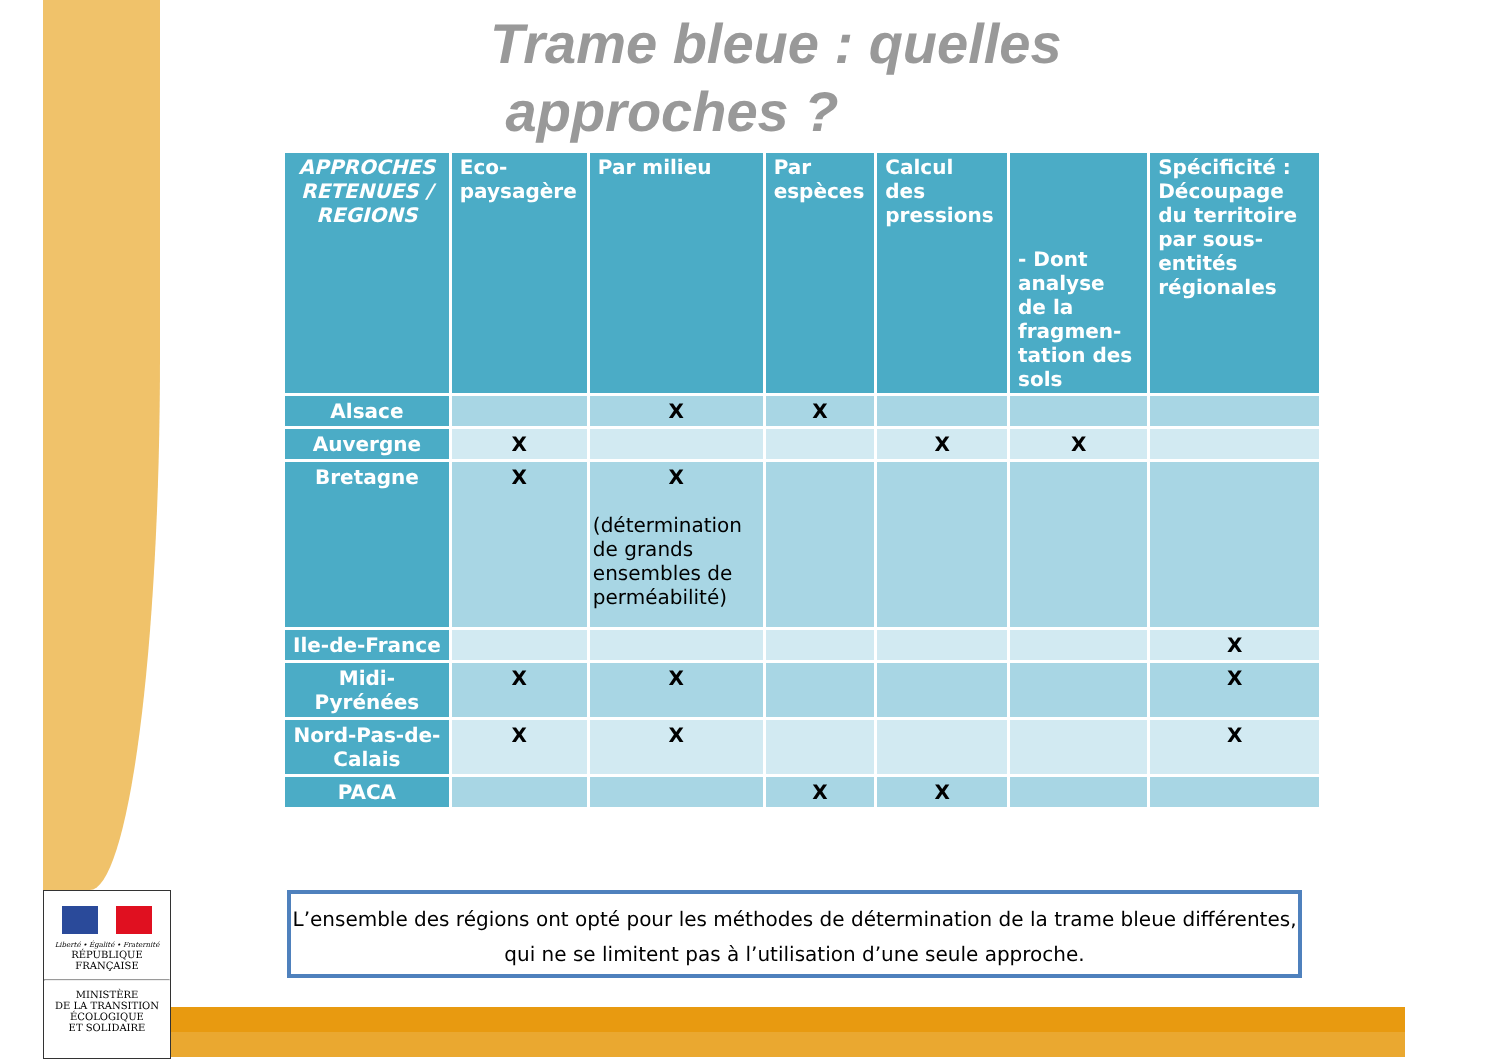Trame bleue : quelles
approches ?
| APPROCHES RETENUES / REGIONS | Eco-paysagère | Par milieu | Par espèces | Calcul des pressions | - Dont analyse de la fragmen-tation des sols | Spécificité : Découpage du territoire par sous-entités régionales |
| --- | --- | --- | --- | --- | --- | --- |
| Alsace | | X | X | | | |
| Auvergne | X | | | X | X | |
| Bretagne | X | X (détermination de grands ensembles de perméabilité) | | | | |
| Ile-de-France | | | | | | X |
| Midi-Pyrénées | X | X | | | | X |
| Nord-Pas-de-Calais | X | X | | | | X |
| PACA | | | X | X | | |
L’ensemble des régions ont opté pour les méthodes de détermination de la trame bleue différentes, qui ne se limitent pas à l’utilisation d’une seule approche.
Liberté • Égalité • Fraternité
RÉPUBLIQUE FRANÇAISE
MINISTÈRE
DE LA TRANSITION
ÉCOLOGIQUE
ET SOLIDAIRE